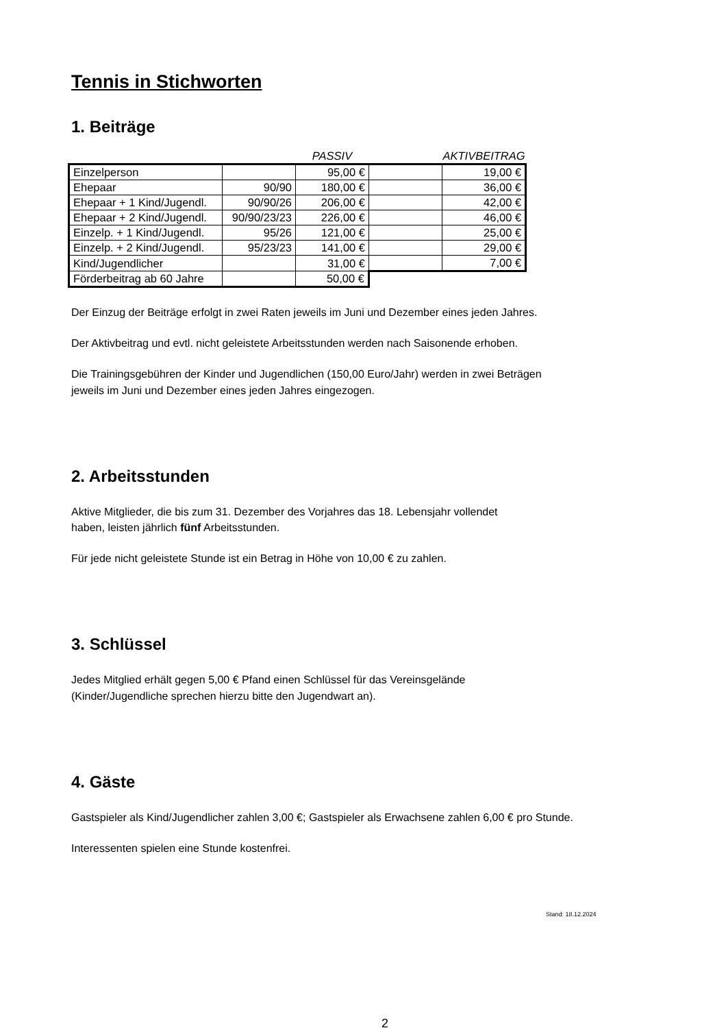Tennis in Stichworten
1. Beiträge
| | | PASSIV | | AKTIVBEITRAG |
| --- | --- | --- | --- | --- |
| Einzelperson | | 95,00 € | | 19,00 € |
| Ehepaar | 90/90 | 180,00 € | | 36,00 € |
| Ehepaar + 1 Kind/Jugendl. | 90/90/26 | 206,00 € | | 42,00 € |
| Ehepaar + 2 Kind/Jugendl. | 90/90/23/23 | 226,00 € | | 46,00 € |
| Einzelp. + 1 Kind/Jugendl. | 95/26 | 121,00 € | | 25,00 € |
| Einzelp. + 2 Kind/Jugendl. | 95/23/23 | 141,00 € | | 29,00 € |
| Kind/Jugendlicher | | 31,00 € | | 7,00 € |
| Förderbeitrag ab 60 Jahre | | 50,00 € | | |
Der Einzug der Beiträge erfolgt in zwei Raten jeweils im Juni und Dezember eines jeden Jahres.
Der Aktivbeitrag und evtl. nicht geleistete Arbeitsstunden werden nach Saisonende erhoben.
Die Trainingsgebühren der Kinder und Jugendlichen (150,00 Euro/Jahr) werden in zwei Beträgen
jeweils im Juni und Dezember eines jeden Jahres eingezogen.
2. Arbeitsstunden
Aktive Mitglieder, die bis zum 31. Dezember des Vorjahres das 18. Lebensjahr vollendet
haben, leisten jährlich fünf Arbeitsstunden.
Für jede nicht geleistete Stunde ist ein Betrag in Höhe von 10,00 € zu zahlen.
3. Schlüssel
Jedes Mitglied erhält gegen 5,00 € Pfand einen Schlüssel für das Vereinsgelände
(Kinder/Jugendliche sprechen hierzu bitte den Jugendwart an).
4. Gäste
Gastspieler als Kind/Jugendlicher zahlen 3,00 €; Gastspieler als Erwachsene zahlen 6,00 € pro Stunde.
Interessenten spielen eine Stunde kostenfrei.
Stand: 18.12.2024
2